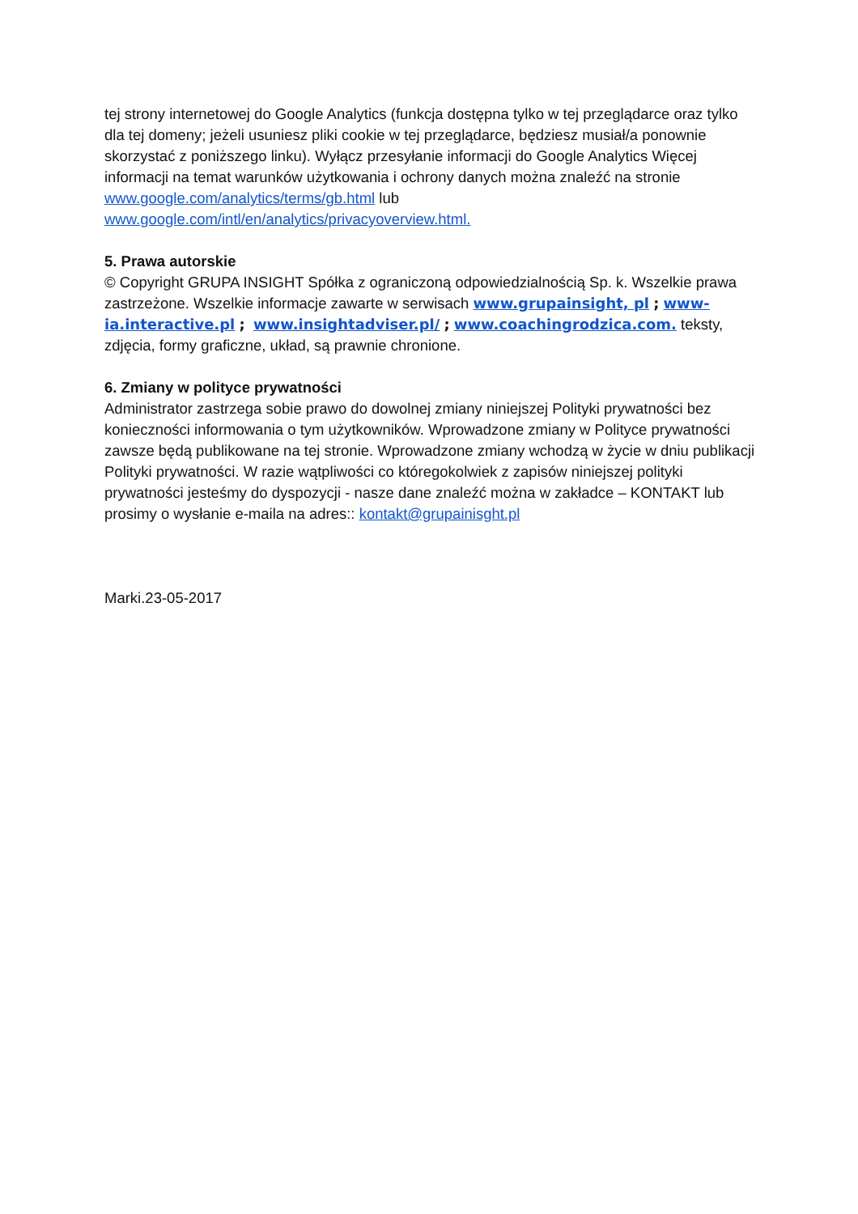tej strony internetowej do Google Analytics (funkcja dostępna tylko w tej przeglądarce oraz tylko dla tej domeny; jeżeli usuniesz pliki cookie w tej przeglądarce, będziesz musiał/a ponownie skorzystać z poniższego linku). Wyłącz przesyłanie informacji do Google Analytics Więcej informacji na temat warunków użytkowania i ochrony danych można znaleźć na stronie www.google.com/analytics/terms/gb.html lub www.google.com/intl/en/analytics/privacyoverview.html.
5. Prawa autorskie
© Copyright GRUPA INSIGHT Spółka z ograniczoną odpowiedzialnością Sp. k. Wszelkie prawa zastrzeżone. Wszelkie informacje zawarte w serwisach www.grupainsight, pl ; www-ia.interactive.pl ; www.insightadviser.pl/ ; www.coachingrodzica.com. teksty, zdjęcia, formy graficzne, układ, są prawnie chronione.
6. Zmiany w polityce prywatności
Administrator zastrzega sobie prawo do dowolnej zmiany niniejszej Polityki prywatności bez konieczności informowania o tym użytkowników. Wprowadzone zmiany w Polityce prywatności zawsze będą publikowane na tej stronie. Wprowadzone zmiany wchodzą w życie w dniu publikacji Polityki prywatności. W razie wątpliwości co któregokolwiek z zapisów niniejszej polityki prywatności jesteśmy do dyspozycji - nasze dane znaleźć można w zakładce – KONTAKT lub prosimy o wysłanie e-maila na adres:: kontakt@grupainisght.pl
Marki.23-05-2017